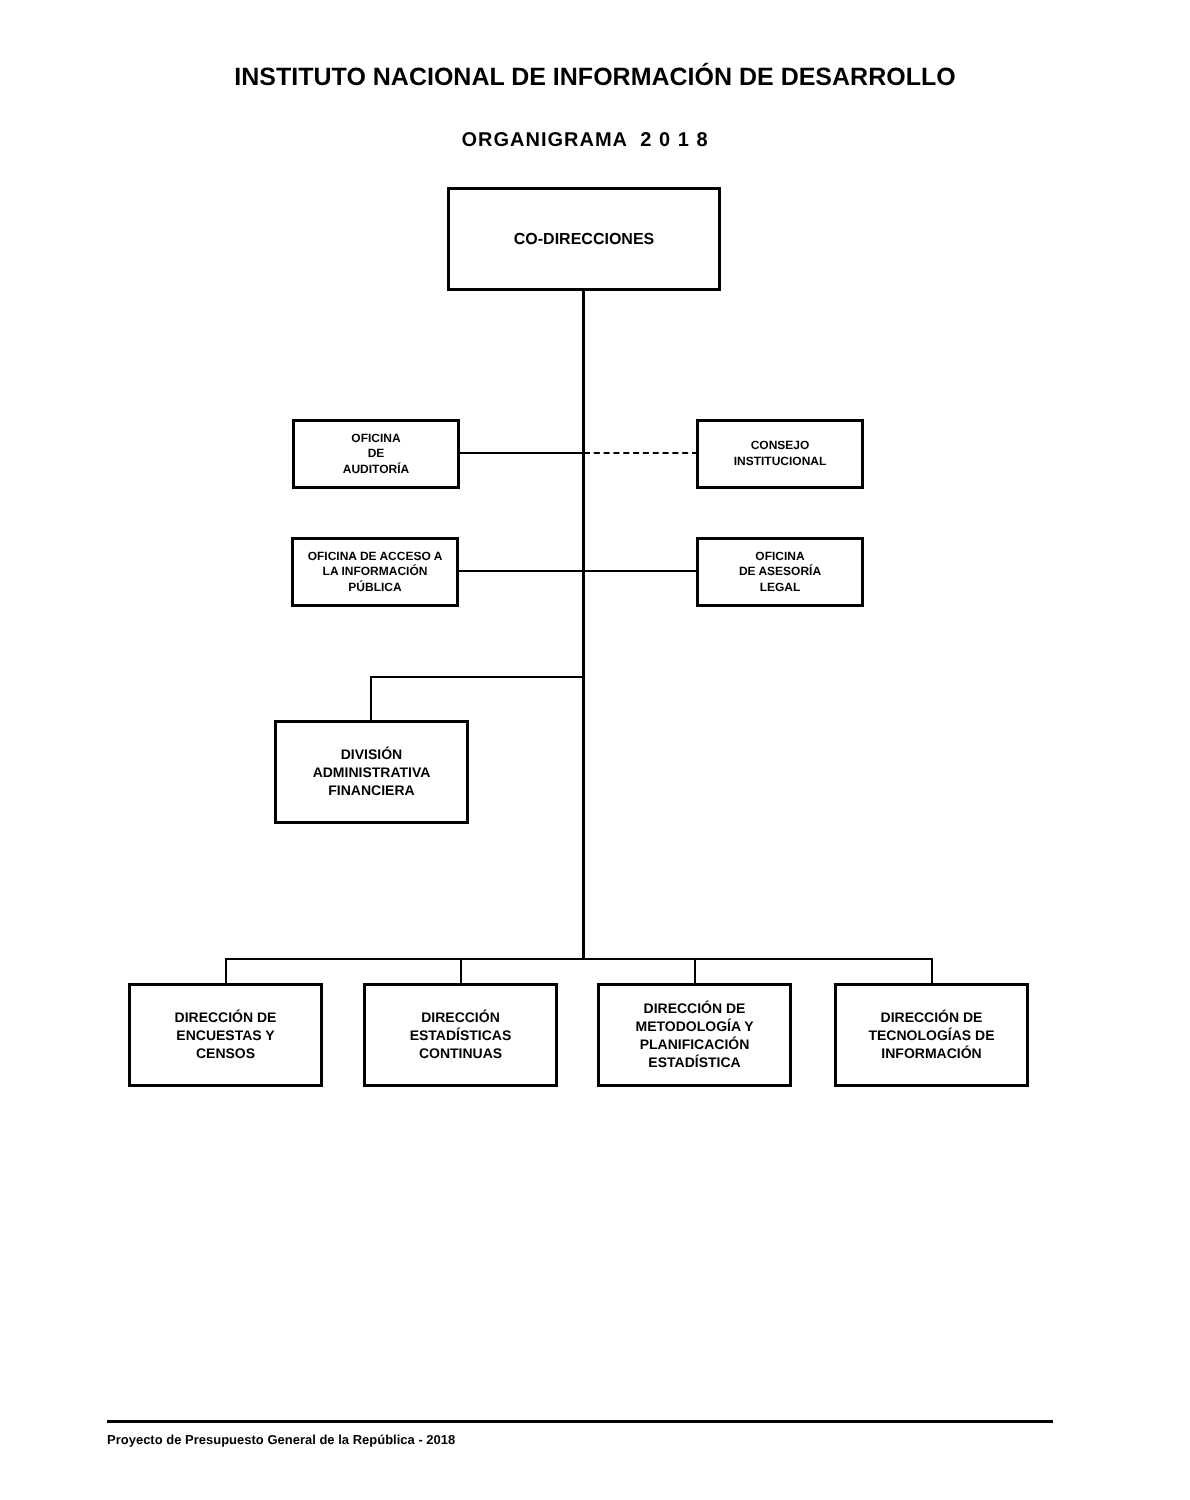INSTITUTO NACIONAL DE INFORMACIÓN DE DESARROLLO
ORGANIGRAMA 2 0 1 8
CO-DIRECCIONES
OFICINA
DE
AUDITORÍA
CONSEJO
INSTITUCIONAL
OFICINA DE ACCESO A
LA INFORMACIÓN
PÚBLICA
OFICINA
DE ASESORÍA
LEGAL
DIVISIÓN
ADMINISTRATIVA
FINANCIERA
DIRECCIÓN DE
ENCUESTAS Y
CENSOS
DIRECCIÓN
ESTADÍSTICAS
CONTINUAS
DIRECCIÓN DE
METODOLOGÍA Y
PLANIFICACIÓN
ESTADÍSTICA
DIRECCIÓN DE
TECNOLOGÍAS DE
INFORMACIÓN
Proyecto de Presupuesto General de la República - 2018